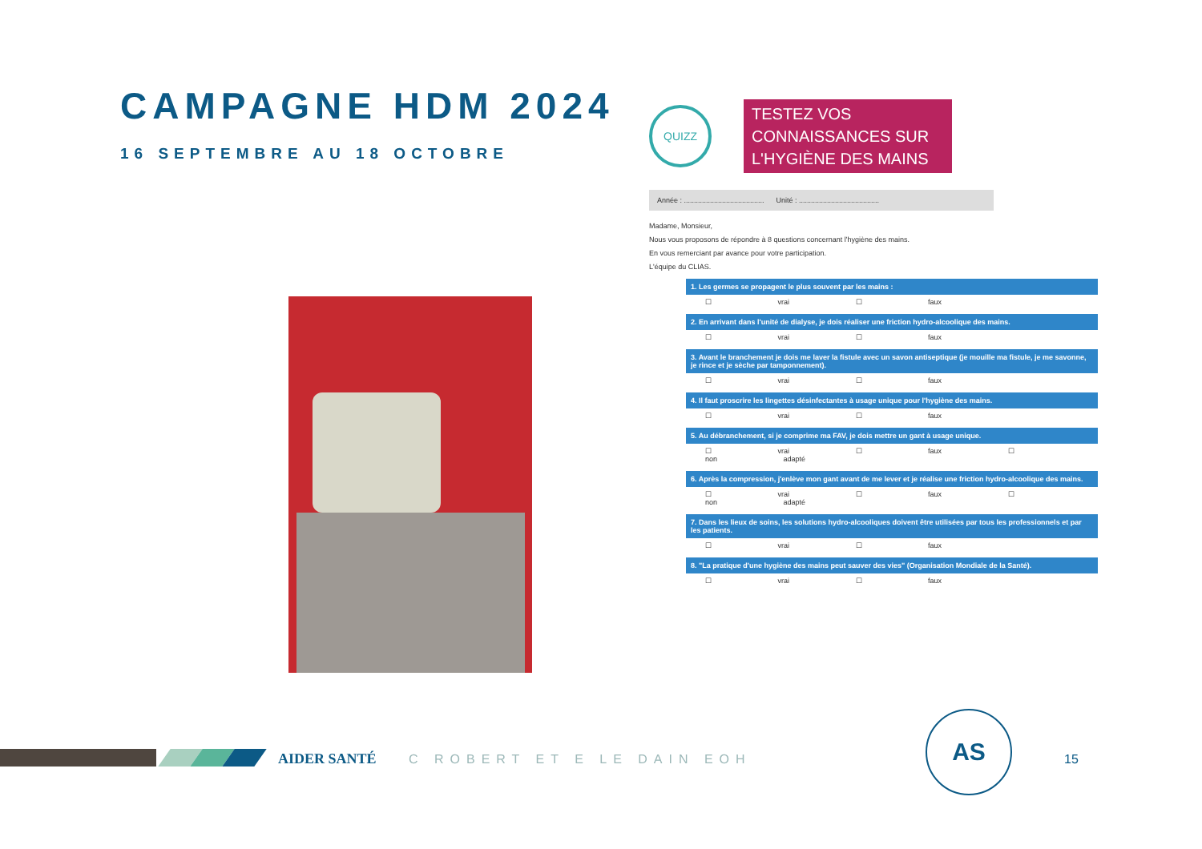CAMPAGNE HDM 2024
16 SEPTEMBRE AU 18 OCTOBRE
QUIZZ
TESTEZ VOS CONNAISSANCES SUR L'HYGIÈNE DES MAINS
Année : ........................................ Unité : ........................................
Madame, Monsieur,
Nous vous proposons de répondre à 8 questions concernant l'hygiène des mains.
En vous remerciant par avance pour votre participation.
L'équipe du CLIAS.
1. Les germes se propagent le plus souvent par les mains :
☐ vrai ☐ faux
2. En arrivant dans l'unité de dialyse, je dois réaliser une friction hydro-alcoolique des mains.
☐ vrai ☐ faux
3. Avant le branchement je dois me laver la fistule avec un savon antiseptique (je mouille ma fistule, je me savonne, je rince et je sèche par tamponnement).
☐ vrai ☐ faux
4. Il faut proscrire les lingettes désinfectantes à usage unique pour l'hygiène des mains.
☐ vrai ☐ faux
5. Au débranchement, si je comprime ma FAV, je dois mettre un gant à usage unique.
☐ vrai ☐ faux ☐ non adapté
6. Après la compression, j'enlève mon gant avant de me lever et je réalise une friction hydro-alcoolique des mains.
☐ vrai ☐ faux ☐ non adapté
7. Dans les lieux de soins, les solutions hydro-alcooliques doivent être utilisées par tous les professionnels et par les patients.
☐ vrai ☐ faux
8. "La pratique d'une hygiène des mains peut sauver des vies" (Organisation Mondiale de la Santé).
☐ vrai ☐ faux
AIDER SANTÉ C ROBERT ET E LE DAIN EOH
AS
15